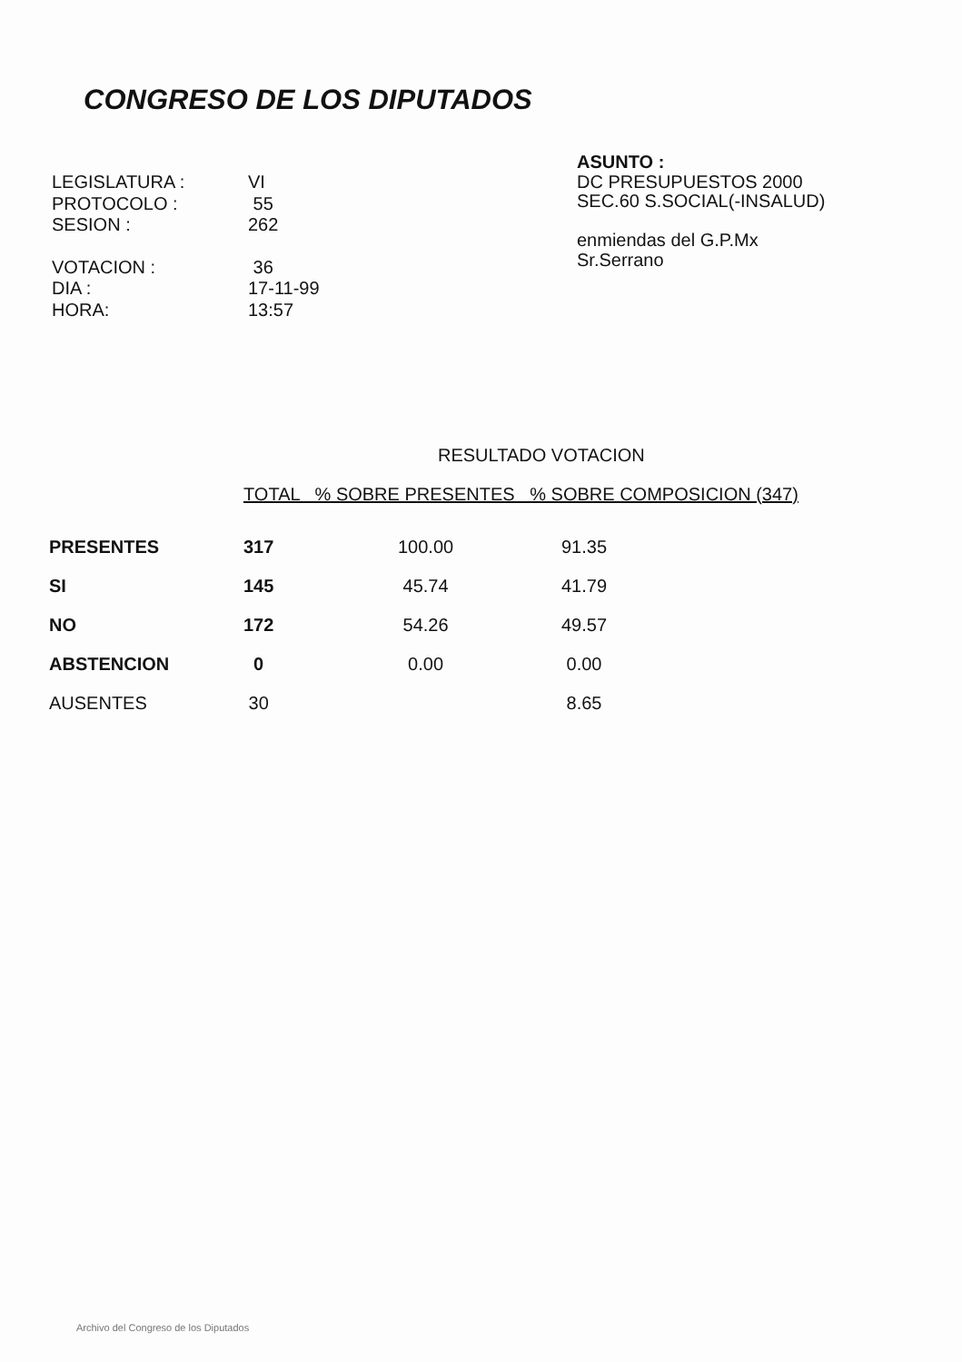CONGRESO DE LOS DIPUTADOS
| LEGISLATURA : | VI |
| PROTOCOLO : | 55 |
| SESION : | 262 |
| VOTACION : | 36 |
| DIA : | 17-11-99 |
| HORA: | 13:57 |
ASUNTO :
DC PRESUPUESTOS 2000
SEC.60 S.SOCIAL(-INSALUD)
enmiendas del G.P.Mx
Sr.Serrano
RESULTADO VOTACION
| | TOTAL % SOBRE PRESENTES % SOBRE COMPOSICION (347) | | |
| --- | --- | --- | --- |
| PRESENTES | 317 | 100.00 | 91.35 |
| SI | 145 | 45.74 | 41.79 |
| NO | 172 | 54.26 | 49.57 |
| ABSTENCION | 0 | 0.00 | 0.00 |
| AUSENTES | 30 | | 8.65 |
Archivo del Congreso de los Diputados